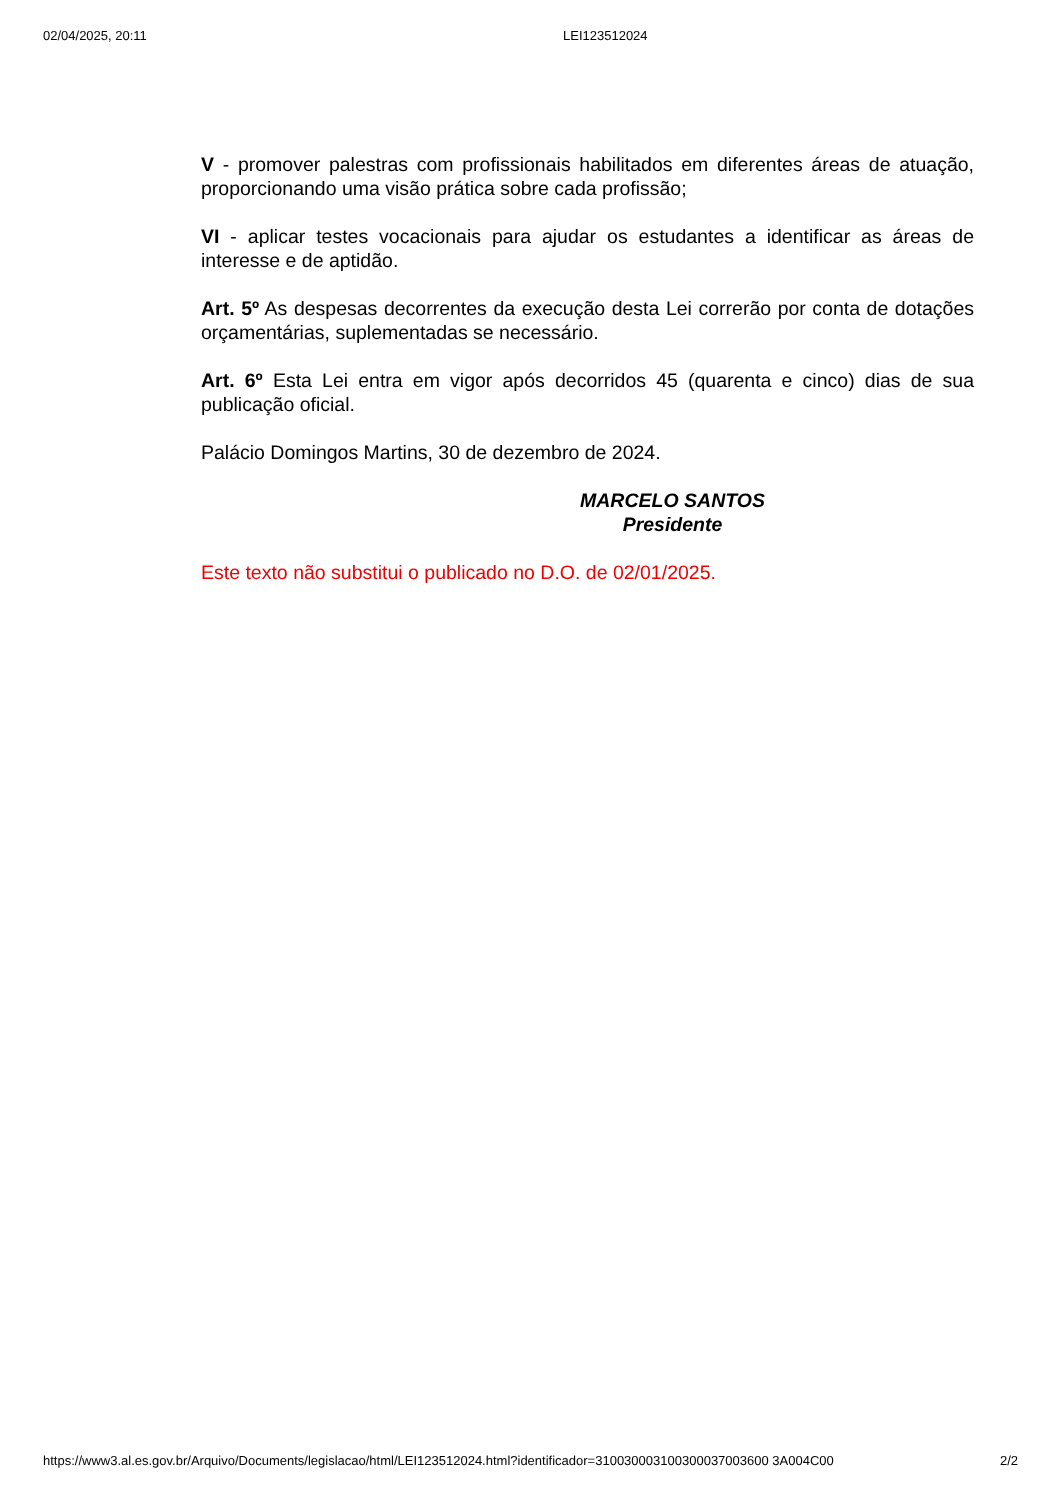02/04/2025, 20:11 LEI123512024
V - promover palestras com profissionais habilitados em diferentes áreas de atuação, proporcionando uma visão prática sobre cada profissão;
VI - aplicar testes vocacionais para ajudar os estudantes a identificar as áreas de interesse e de aptidão.
Art. 5º As despesas decorrentes da execução desta Lei correrão por conta de dotações orçamentárias, suplementadas se necessário.
Art. 6º Esta Lei entra em vigor após decorridos 45 (quarenta e cinco) dias de sua publicação oficial.
Palácio Domingos Martins, 30 de dezembro de 2024.
MARCELO SANTOS
Presidente
Este texto não substitui o publicado no D.O. de 02/01/2025.
https://www3.al.es.gov.br/Arquivo/Documents/legislacao/html/LEI123512024.html?identificador=310030003100300037003600 3A004C00 2/2